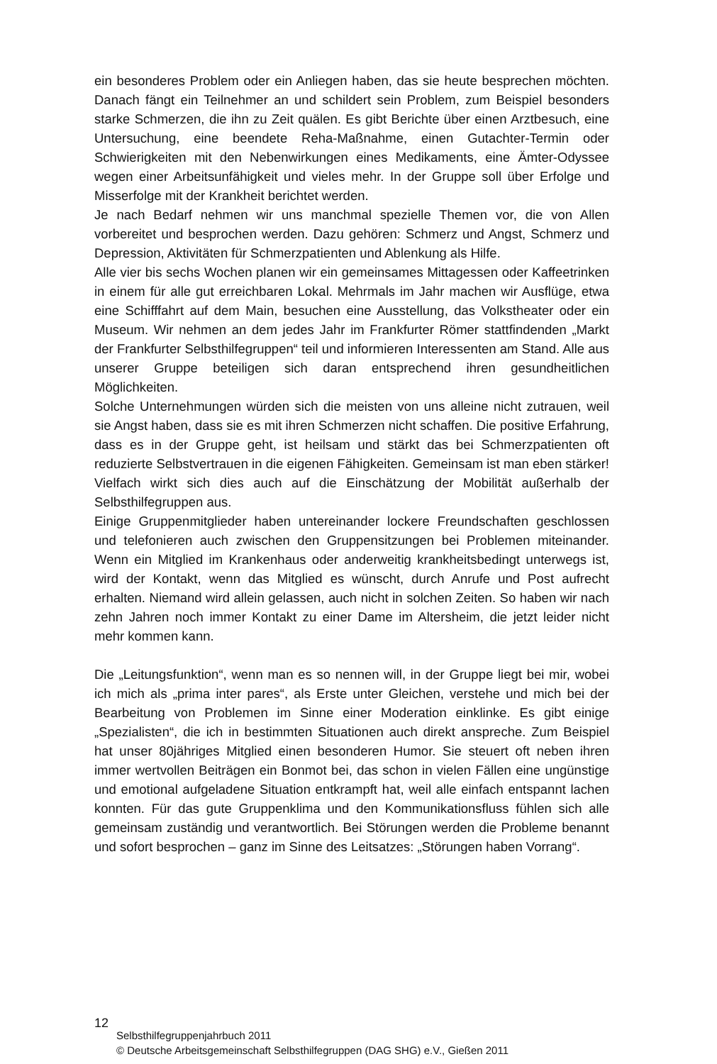ein besonderes Problem oder ein Anliegen haben, das sie heute besprechen möchten. Danach fängt ein Teilnehmer an und schildert sein Problem, zum Beispiel besonders starke Schmerzen, die ihn zu Zeit quälen. Es gibt Berichte über einen Arztbesuch, eine Untersuchung, eine beendete Reha-Maßnahme, einen Gutachter-Termin oder Schwierigkeiten mit den Nebenwirkungen eines Medikaments, eine Ämter-Odyssee wegen einer Arbeitsunfähigkeit und vieles mehr. In der Gruppe soll über Erfolge und Misserfolge mit der Krankheit berichtet werden.
Je nach Bedarf nehmen wir uns manchmal spezielle Themen vor, die von Allen vorbereitet und besprochen werden. Dazu gehören: Schmerz und Angst, Schmerz und Depression, Aktivitäten für Schmerzpatienten und Ablenkung als Hilfe.
Alle vier bis sechs Wochen planen wir ein gemeinsames Mittagessen oder Kaffeetrinken in einem für alle gut erreichbaren Lokal. Mehrmals im Jahr machen wir Ausflüge, etwa eine Schifffahrt auf dem Main, besuchen eine Ausstellung, das Volkstheater oder ein Museum. Wir nehmen an dem jedes Jahr im Frankfurter Römer stattfindenden „Markt der Frankfurter Selbsthilfegruppen“ teil und informieren Interessenten am Stand. Alle aus unserer Gruppe beteiligen sich daran entsprechend ihren gesundheitlichen Möglichkeiten.
Solche Unternehmungen würden sich die meisten von uns alleine nicht zutrauen, weil sie Angst haben, dass sie es mit ihren Schmerzen nicht schaffen. Die positive Erfahrung, dass es in der Gruppe geht, ist heilsam und stärkt das bei Schmerzpatienten oft reduzierte Selbstvertrauen in die eigenen Fähigkeiten. Gemeinsam ist man eben stärker! Vielfach wirkt sich dies auch auf die Einschätzung der Mobilität außerhalb der Selbsthilfegruppen aus.
Einige Gruppenmitglieder haben untereinander lockere Freundschaften geschlossen und telefonieren auch zwischen den Gruppensitzungen bei Problemen miteinander. Wenn ein Mitglied im Krankenhaus oder anderweitig krankheitsbedingt unterwegs ist, wird der Kontakt, wenn das Mitglied es wünscht, durch Anrufe und Post aufrecht erhalten. Niemand wird allein gelassen, auch nicht in solchen Zeiten. So haben wir nach zehn Jahren noch immer Kontakt zu einer Dame im Altersheim, die jetzt leider nicht mehr kommen kann.
Die „Leitungsfunktion“, wenn man es so nennen will, in der Gruppe liegt bei mir, wobei ich mich als „prima inter pares“, als Erste unter Gleichen, verstehe und mich bei der Bearbeitung von Problemen im Sinne einer Moderation einklinke. Es gibt einige „Spezialisten“, die ich in bestimmten Situationen auch direkt anspreche. Zum Beispiel hat unser 80jähriges Mitglied einen besonderen Humor. Sie steuert oft neben ihren immer wertvollen Beiträgen ein Bonmot bei, das schon in vielen Fällen eine ungünstige und emotional aufgeladene Situation entkrampft hat, weil alle einfach entspannt lachen konnten. Für das gute Gruppenklima und den Kommunikationsfluss fühlen sich alle gemeinsam zuständig und verantwortlich. Bei Störungen werden die Probleme benannt und sofort besprochen – ganz im Sinne des Leitsatzes: „Störungen haben Vorrang“.
12
Selbsthilfegruppenjahrbuch 2011
© Deutsche Arbeitsgemeinschaft Selbsthilfegruppen (DAG SHG) e.V., Gießen 2011